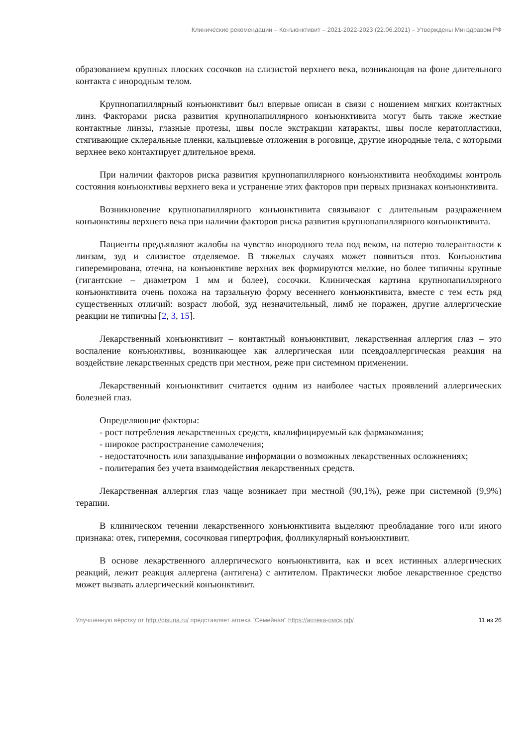Клинические рекомендации – Конъюнктивит – 2021-2022-2023 (22.06.2021) – Утверждены Минздравом РФ
образованием крупных плоских сосочков на слизистой верхнего века, возникающая на фоне длительного контакта с инородным телом.
Крупнопапиллярный конъюнктивит был впервые описан в связи с ношением мягких контактных линз. Факторами риска развития крупнопапиллярного конъюнктивита могут быть также жесткие контактные линзы, глазные протезы, швы после экстракции катаракты, швы после кератопластики, стягивающие склеральные пленки, кальциевые отложения в роговице, другие инородные тела, с которыми верхнее веко контактирует длительное время.
При наличии факторов риска развития крупнопапиллярного конъюнктивита необходимы контроль состояния конъюнктивы верхнего века и устранение этих факторов при первых признаках конъюнктивита.
Возникновение крупнопапиллярного конъюнктивита связывают с длительным раздражением конъюнктивы верхнего века при наличии факторов риска развития крупнопапиллярного конъюнктивита.
Пациенты предъявляют жалобы на чувство инородного тела под веком, на потерю толерантности к линзам, зуд и слизистое отделяемое. В тяжелых случаях может появиться птоз. Конъюнктива гиперемирована, отечна, на конъюнктиве верхних век формируются мелкие, но более типичны крупные (гигантские – диаметром 1 мм и более), сосочки. Клиническая картина крупнопапиллярного конъюнктивита очень похожа на тарзальную форму весеннего конъюнктивита, вместе с тем есть ряд существенных отличий: возраст любой, зуд незначительный, лимб не поражен, другие аллергические реакции не типичны [2, 3, 15].
Лекарственный конъюнктивит – контактный конъюнктивит, лекарственная аллергия глаз – это воспаление конъюнктивы, возникающее как аллергическая или псевдоаллергическая реакция на воздействие лекарственных средств при местном, реже при системном применении.
Лекарственный конъюнктивит считается одним из наиболее частых проявлений аллергических болезней глаз.
Определяющие факторы:
- рост потребления лекарственных средств, квалифицируемый как фармакомания;
- широкое распространение самолечения;
- недостаточность или запаздывание информации о возможных лекарственных осложнениях;
- политерапия без учета взаимодействия лекарственных средств.
Лекарственная аллергия глаз чаще возникает при местной (90,1%), реже при системной (9,9%) терапии.
В клиническом течении лекарственного конъюнктивита выделяют преобладание того или иного признака: отек, гиперемия, сосочковая гипертрофия, фолликулярный конъюнктивит.
В основе лекарственного аллергического конъюнктивита, как и всех истинных аллергических реакций, лежит реакция аллергена (антигена) с антителом. Практически любое лекарственное средство может вызвать аллергический конъюнктивит.
Улучшенную вёрстку от http://disuria.ru/ представляет аптека "Семейная" https://аптека-омск.рф/ 11 из 26